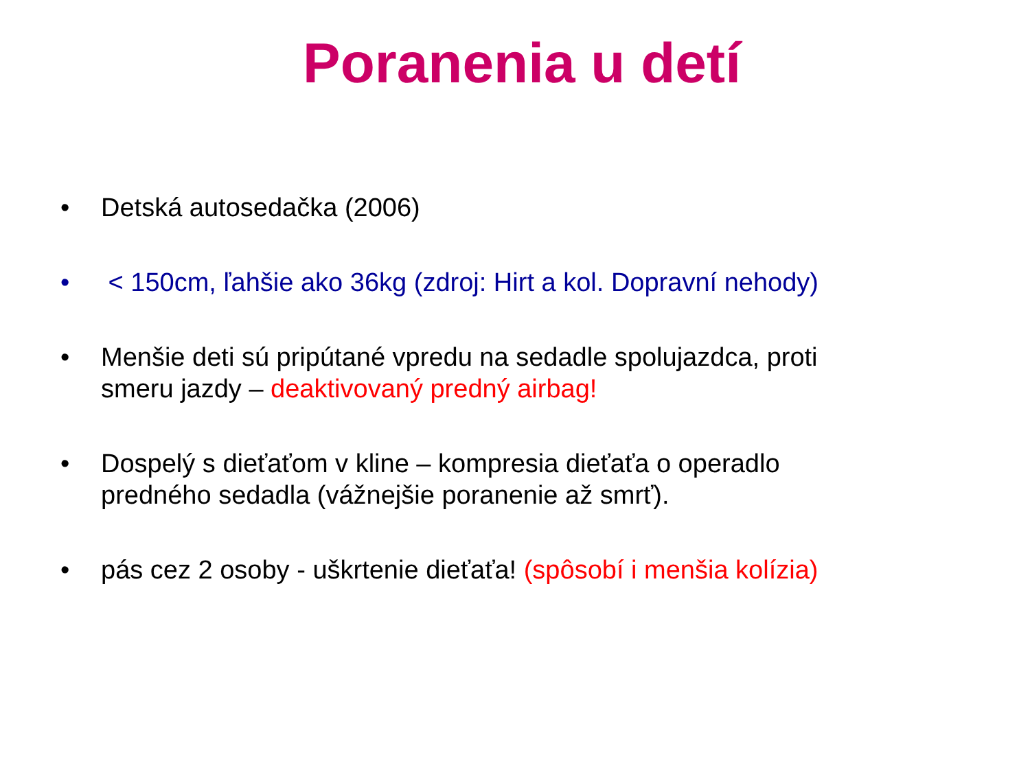Poranenia u detí
• Detská autosedačka (2006)
• < 150cm, ľahšie ako 36kg (zdroj: Hirt a kol. Dopravní nehody)
• Menšie deti sú pripútané vpredu na sedadle spolujazdca, proti smeru jazdy – deaktivovaný predný airbag!
• Dospelý s dieťaťom v kline – kompresia dieťaťa o operadlo predného sedadla (vážnejšie poranenie až smrť).
• pás cez 2 osoby - uškrtenie dieťaťa! (spôsobí i menšia kolízia)